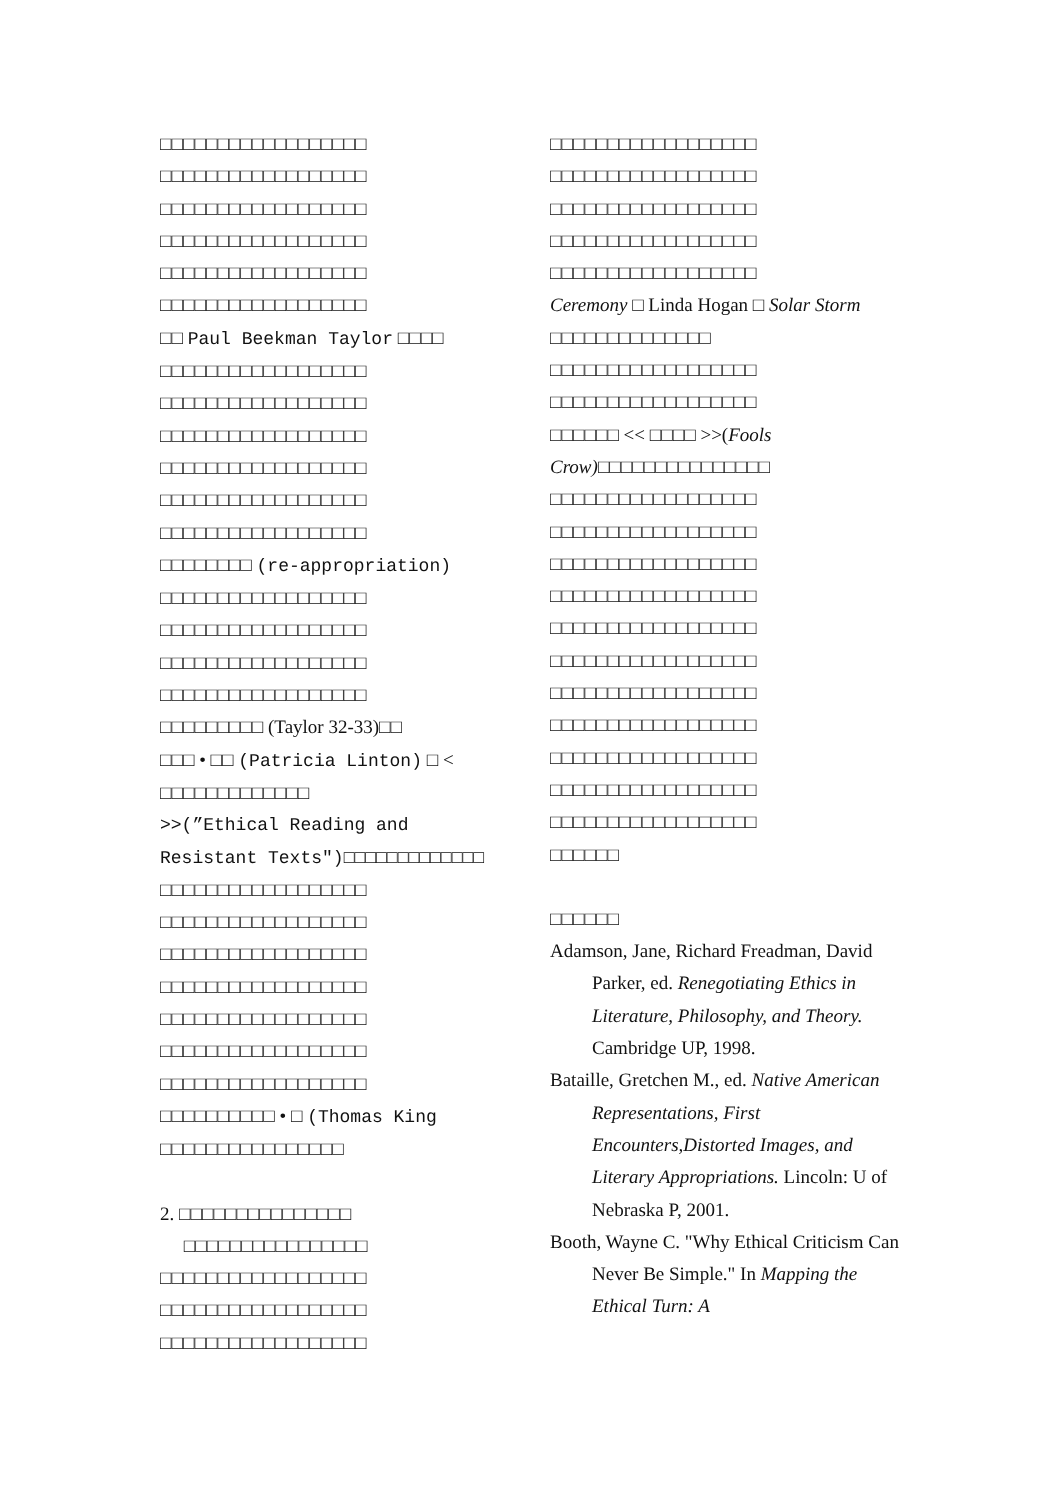□□□□□□□□□□□□□□□□□□
□□□□□□□□□□□□□□□□□□
□□□□□□□□□□□□□□□□□□
□□□□□□□□□□□□□□□□□□
□□□□□□□□□□□□□□□□□□
□□□□□□□□□□□□□□□□□□
□□ Paul Beekman Taylor □□□□
□□□□□□□□□□□□□□□□□□
□□□□□□□□□□□□□□□□□□
□□□□□□□□□□□□□□□□□□
□□□□□□□□□□□□□□□□□□
□□□□□□□□□□□□□□□□□□
□□□□□□□□□□□□□□□□□□
□□□□□□□□ (re-appropriation)
□□□□□□□□□□□□□□□□□□
□□□□□□□□□□□□□□□□□□
□□□□□□□□□□□□□□□□□□
□□□□□□□□□□□□□□□□□□
□□□□□□□□□ (Taylor 32-33)□□
□□□ • □□ (Patricia Linton) □ <
□□□□□□□□□□□□□
>>(”Ethical Reading and Resistant Texts")□□□□□□□□□□□□□
□□□□□□□□□□□□□□□□□□
□□□□□□□□□□□□□□□□□□
□□□□□□□□□□□□□□□□□□
□□□□□□□□□□□□□□□□□□
□□□□□□□□□□□□□□□□□□
□□□□□□□□□□□□□□□□□□
□□□□□□□□□□□□□□□□□□
□□□□□□□□□□ • □ (Thomas King
□□□□□□□□□□□□□□□□
2. □□□□□□□□□□□□□□□
□□□□□□□□□□□□□□□□
□□□□□□□□□□□□□□□□□□
□□□□□□□□□□□□□□□□□□
□□□□□□□□□□□□□□□□□□
□□□□□□□□□□□□□□□□□□
□□□□□□□□□□□□□□□□□□
□□□□□□□□□□□□□□□□□□
□□□□□□□□□□□□□□□□□□
□□□□□□□□□□□□□□□□□□
Ceremony □ Linda Hogan □ Solar Storm □□□□□□□□□□□□□□
□□□□□□□□□□□□□□□□□□
□□□□□□□□□□□□□□□□□□
□□□□□□ << □□□□ >>(Fools Crow)□□□□□□□□□□□□□□□
□□□□□□□□□□□□□□□□□□
□□□□□□□□□□□□□□□□□□
□□□□□□□□□□□□□□□□□□
□□□□□□□□□□□□□□□□□□
□□□□□□□□□□□□□□□□□□
□□□□□□□□□□□□□□□□□□
□□□□□□□□□□□□□□□□□□
□□□□□□□□□□□□□□□□□□
□□□□□□□□□□□□□□□□□□
□□□□□□□□□□□□□□□□□□
□□□□□□□□□□□□□□□□□□
□□□□□□
□□□□□□
Adamson, Jane, Richard Freadman, David Parker, ed. Renegotiating Ethics in Literature, Philosophy, and Theory. Cambridge UP, 1998.
Bataille, Gretchen M., ed. Native American Representations, First Encounters,Distorted Images, and Literary Appropriations. Lincoln: U of Nebraska P, 2001.
Booth, Wayne C. "Why Ethical Criticism Can Never Be Simple." In Mapping the Ethical Turn: A